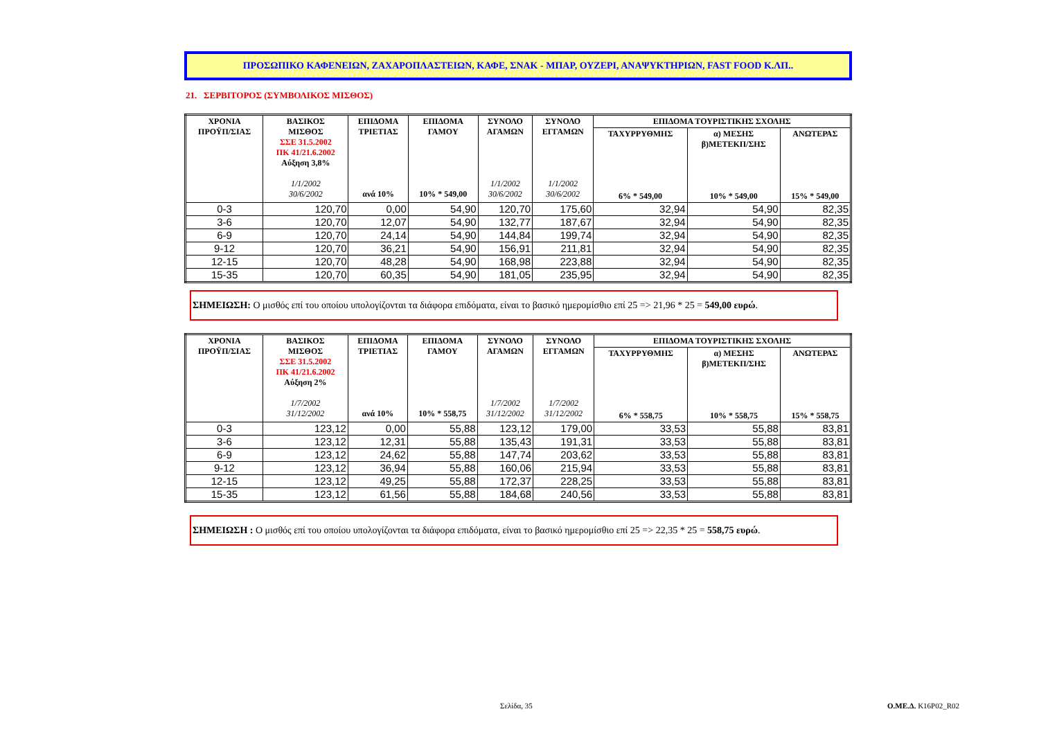ΠΡΟΣΩΠΙΚΟ ΚΑΦΕΝΕΙΩΝ, ΖΑΧΑΡΟΠΛΑΣΤΕΙΩΝ, ΚΑΦΕ, ΣΝΑΚ - ΜΠΑΡ, ΟΥΖΕΡΙ, ΑΝΑΨΥΚΤΗΡΙΩΝ, FAST FOOD Κ.ΛΠ..
21. ΣΕΡΒΙΤΟΡΟΣ (ΣΥΜΒΟΛΙΚΟΣ ΜΙΣΘΟΣ)
| ΧΡΟΝΙΑ ΠΡΟΫΠ/ΣΙΑΣ | ΒΑΣΙΚΟΣ ΜΙΣΘΟΣ ΣΣΕ 31.5.2002 ΠΚ 41/21.6.2002 Αύξηση 3,8% 1/1/2002 30/6/2002 | ΕΠΙΔΟΜΑ ΤΡΙΕΤΙΑΣ ανά 10% | ΕΠΙΔΟΜΑ ΓΑΜΟΥ 10% * 549,00 | ΣΥΝΟΛΟ ΑΓΑΜΩΝ 1/1/2002 30/6/2002 | ΣΥΝΟΛΟ ΕΓΓΑΜΩΝ 1/1/2002 30/6/2002 | ΕΠΙΔΟΜΑ ΤΟΥΡΙΣΤΙΚΗΣ ΣΧΟΛΗΣ | | |
| --- | --- | --- | --- | --- | --- | --- | --- | --- |
| | | | | | | ΤΑΧΥΡΡΥΘΜΗΣ 6% * 549,00 | α) ΜΕΣΗΣ β)ΜΕΤΕΚΠ/ΣΗΣ 10% * 549,00 | ΑΝΩΤΕΡΑΣ 15% * 549,00 |
| 0-3 | 120,70 | 0,00 | 54,90 | 120,70 | 175,60 | 32,94 | 54,90 | 82,35 |
| 3-6 | 120,70 | 12,07 | 54,90 | 132,77 | 187,67 | 32,94 | 54,90 | 82,35 |
| 6-9 | 120,70 | 24,14 | 54,90 | 144,84 | 199,74 | 32,94 | 54,90 | 82,35 |
| 9-12 | 120,70 | 36,21 | 54,90 | 156,91 | 211,81 | 32,94 | 54,90 | 82,35 |
| 12-15 | 120,70 | 48,28 | 54,90 | 168,98 | 223,88 | 32,94 | 54,90 | 82,35 |
| 15-35 | 120,70 | 60,35 | 54,90 | 181,05 | 235,95 | 32,94 | 54,90 | 82,35 |
ΣΗΜΕΙΩΣΗ: Ο μισθός επί του οποίου υπολογίζονται τα διάφορα επιδόματα, είναι το βασικό ημερομίσθιο επί 25 => 21,96 * 25 = 549,00 ευρώ.
| ΧΡΟΝΙΑ ΠΡΟΫΠ/ΣΙΑΣ | ΒΑΣΙΚΟΣ ΜΙΣΘΟΣ ΣΣΕ 31.5.2002 ΠΚ 41/21.6.2002 Αύξηση 2% 1/7/2002 31/12/2002 | ΕΠΙΔΟΜΑ ΤΡΙΕΤΙΑΣ ανά 10% | ΕΠΙΔΟΜΑ ΓΑΜΟΥ 10% * 558,75 | ΣΥΝΟΛΟ ΑΓΑΜΩΝ 1/7/2002 31/12/2002 | ΣΥΝΟΛΟ ΕΓΓΑΜΩΝ 1/7/2002 31/12/2002 | ΕΠΙΔΟΜΑ ΤΟΥΡΙΣΤΙΚΗΣ ΣΧΟΛΗΣ | | |
| --- | --- | --- | --- | --- | --- | --- | --- | --- |
| | | | | | | ΤΑΧΥΡΡΥΘΜΗΣ 6% * 558,75 | α) ΜΕΣΗΣ β)ΜΕΤΕΚΠ/ΣΗΣ 10% * 558,75 | ΑΝΩΤΕΡΑΣ 15% * 558,75 |
| 0-3 | 123,12 | 0,00 | 55,88 | 123,12 | 179,00 | 33,53 | 55,88 | 83,81 |
| 3-6 | 123,12 | 12,31 | 55,88 | 135,43 | 191,31 | 33,53 | 55,88 | 83,81 |
| 6-9 | 123,12 | 24,62 | 55,88 | 147,74 | 203,62 | 33,53 | 55,88 | 83,81 |
| 9-12 | 123,12 | 36,94 | 55,88 | 160,06 | 215,94 | 33,53 | 55,88 | 83,81 |
| 12-15 | 123,12 | 49,25 | 55,88 | 172,37 | 228,25 | 33,53 | 55,88 | 83,81 |
| 15-35 | 123,12 | 61,56 | 55,88 | 184,68 | 240,56 | 33,53 | 55,88 | 83,81 |
ΣΗΜΕΙΩΣΗ : Ο μισθός επί του οποίου υπολογίζονται τα διάφορα επιδόματα, είναι το βασικό ημερομίσθιο επί 25 => 22,35 * 25 = 558,75 ευρώ.
Σελίδα, 35 Ο.ΜΕ.Δ. K16P02_R02